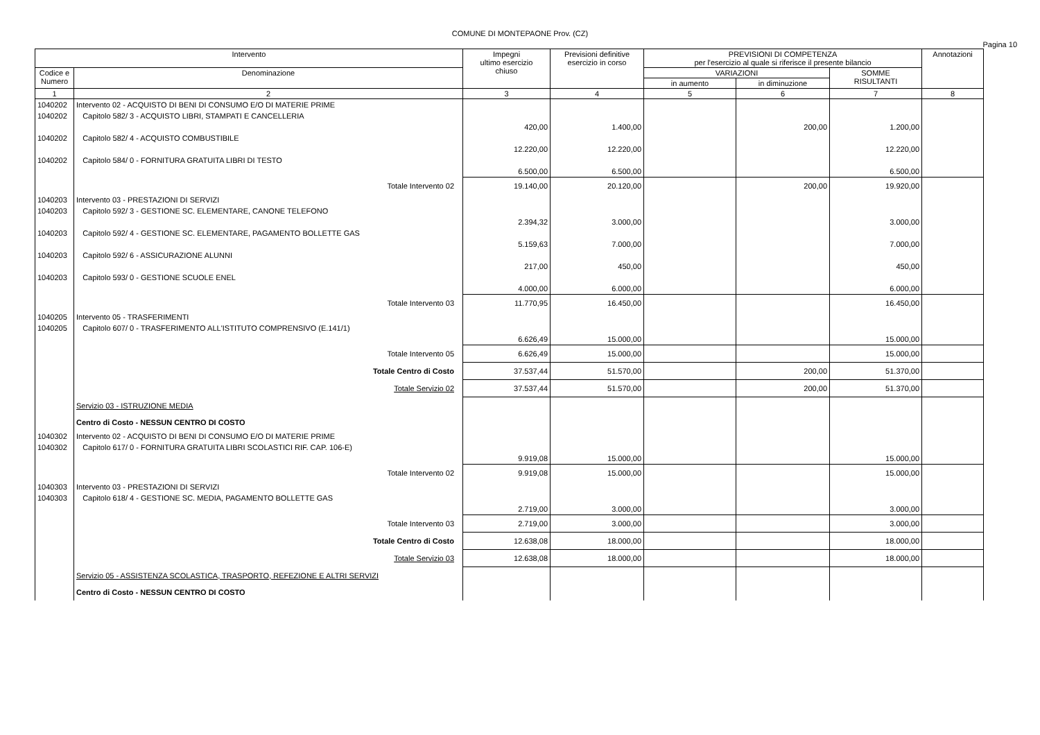COMUNE DI MONTEPAONE Prov. (CZ)
Pagina 10
| Intervento | | Impegni ultimo esercizio chiuso | Previsioni definitive esercizio in corso | PREVISIONI DI COMPETENZA per l'esercizio al quale si riferisce il presente bilancio | | | Annotazioni |
| --- | --- | --- | --- | --- | --- | --- | --- |
| Codice e Numero | Denominazione | | | VARIAZIONI | | SOMME RISULTANTI | |
| | | | | in aumento | in diminuzione | | |
| 1 | 2 | 3 | 4 | 5 | 6 | 7 | 8 |
| 1040202 | Intervento 02 - ACQUISTO DI BENI DI CONSUMO E/O DI MATERIE PRIME | | | | | | |
| 1040202 | Capitolo 582/ 3 - ACQUISTO LIBRI, STAMPATI E CANCELLERIA | 420,00 | 1.400,00 | | 200,00 | 1.200,00 | |
| 1040202 | Capitolo 582/ 4 - ACQUISTO COMBUSTIBILE | 12.220,00 | 12.220,00 | | | 12.220,00 | |
| 1040202 | Capitolo 584/ 0 - FORNITURA GRATUITA LIBRI DI TESTO | 6.500,00 | 6.500,00 | | | 6.500,00 | |
| | Totale Intervento 02 | 19.140,00 | 20.120,00 | | 200,00 | 19.920,00 | |
| 1040203 | Intervento 03 - PRESTAZIONI DI SERVIZI | | | | | | |
| 1040203 | Capitolo 592/ 3 - GESTIONE SC. ELEMENTARE, CANONE TELEFONO | 2.394,32 | 3.000,00 | | | 3.000,00 | |
| 1040203 | Capitolo 592/ 4 - GESTIONE SC. ELEMENTARE, PAGAMENTO BOLLETTE GAS | 5.159,63 | 7.000,00 | | | 7.000,00 | |
| 1040203 | Capitolo 592/ 6 - ASSICURAZIONE ALUNNI | 217,00 | 450,00 | | | 450,00 | |
| 1040203 | Capitolo 593/ 0 - GESTIONE SCUOLE ENEL | 4.000,00 | 6.000,00 | | | 6.000,00 | |
| | Totale Intervento 03 | 11.770,95 | 16.450,00 | | | 16.450,00 | |
| 1040205 | Intervento 05 - TRASFERIMENTI | | | | | | |
| 1040205 | Capitolo 607/ 0 - TRASFERIMENTO ALL'ISTITUTO COMPRENSIVO (E.141/1) | 6.626,49 | 15.000,00 | | | 15.000,00 | |
| | Totale Intervento 05 | 6.626,49 | 15.000,00 | | | 15.000,00 | |
| | Totale Centro di Costo | 37.537,44 | 51.570,00 | | 200,00 | 51.370,00 | |
| | Totale Servizio 02 | 37.537,44 | 51.570,00 | | 200,00 | 51.370,00 | |
| | Servizio 03 - ISTRUZIONE MEDIA | | | | | | |
| | Centro di Costo - NESSUN CENTRO DI COSTO | | | | | | |
| 1040302 | Intervento 02 - ACQUISTO DI BENI DI CONSUMO E/O DI MATERIE PRIME | | | | | | |
| 1040302 | Capitolo 617/ 0 - FORNITURA GRATUITA LIBRI SCOLASTICI RIF. CAP. 106-E) | 9.919,08 | 15.000,00 | | | 15.000,00 | |
| | Totale Intervento 02 | 9.919,08 | 15.000,00 | | | 15.000,00 | |
| 1040303 | Intervento 03 - PRESTAZIONI DI SERVIZI | | | | | | |
| 1040303 | Capitolo 618/ 4 - GESTIONE SC. MEDIA, PAGAMENTO BOLLETTE GAS | 2.719,00 | 3.000,00 | | | 3.000,00 | |
| | Totale Intervento 03 | 2.719,00 | 3.000,00 | | | 3.000,00 | |
| | Totale Centro di Costo | 12.638,08 | 18.000,00 | | | 18.000,00 | |
| | Totale Servizio 03 | 12.638,08 | 18.000,00 | | | 18.000,00 | |
| | Servizio 05 - ASSISTENZA SCOLASTICA, TRASPORTO, REFEZIONE E ALTRI SERVIZI | | | | | | |
| | Centro di Costo - NESSUN CENTRO DI COSTO | | | | | | |